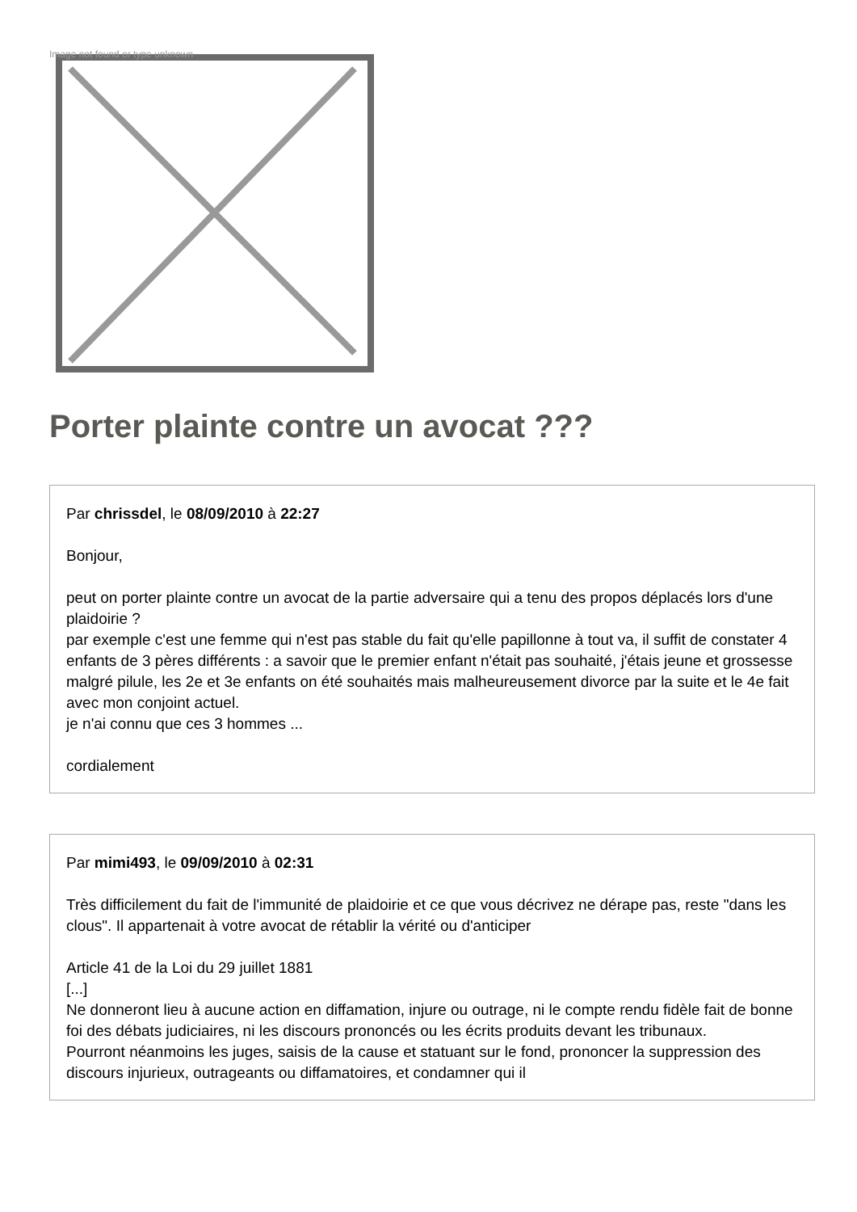Image not found or type unknown
Porter plainte contre un avocat ???
Par chrissdel, le 08/09/2010 à 22:27
Bonjour,
peut on porter plainte contre un avocat de la partie adversaire qui a tenu des propos déplacés lors d'une plaidoirie ?
par exemple c'est une femme qui n'est pas stable du fait qu'elle papillonne à tout va, il suffit de constater 4 enfants de 3 pères différents : a savoir que le premier enfant n'était pas souhaité, j'étais jeune et grossesse malgré pilule, les 2e et 3e enfants on été souhaités mais malheureusement divorce par la suite et le 4e fait avec mon conjoint actuel.
je n'ai connu que ces 3 hommes ...
cordialement
Par mimi493, le 09/09/2010 à 02:31
Très difficilement du fait de l'immunité de plaidoirie et ce que vous décrivez ne dérape pas, reste "dans les clous". Il appartenait à votre avocat de rétablir la vérité ou d'anticiper
Article 41 de la Loi du 29 juillet 1881
[...]
Ne donneront lieu à aucune action en diffamation, injure ou outrage, ni le compte rendu fidèle fait de bonne foi des débats judiciaires, ni les discours prononcés ou les écrits produits devant les tribunaux.
Pourront néanmoins les juges, saisis de la cause et statuant sur le fond, prononcer la suppression des discours injurieux, outrageants ou diffamatoires, et condamner qui il